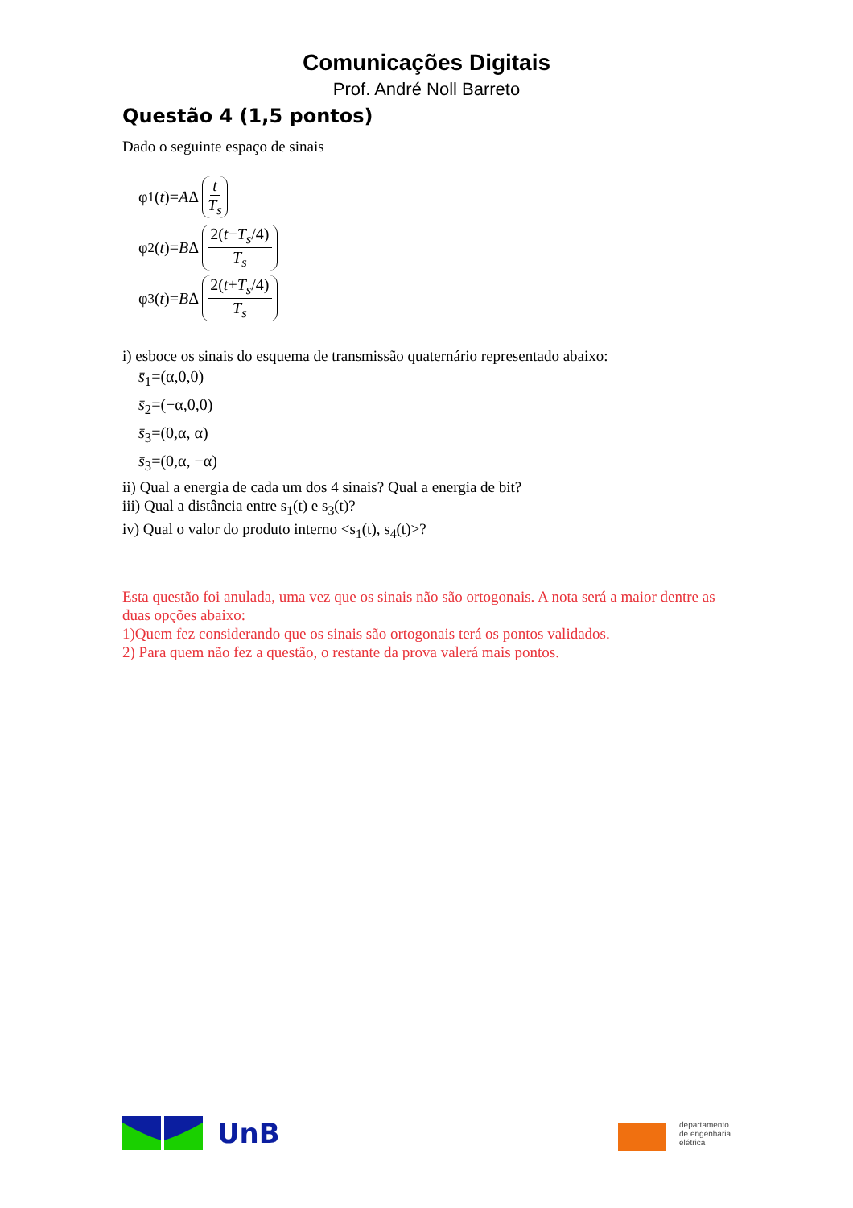Comunicações Digitais
Prof. André Noll Barreto
Questão 4 (1,5 pontos)
Dado o seguinte espaço de sinais
φ<sub>1</sub>(t)= A Δ t T<sub>s</sub>
φ<sub>2</sub>(t)= B Δ 2(t−T<sub>s</sub>/4) T<sub>s</sub>
φ<sub>3</sub>(t)= B Δ 2(t+T<sub>s</sub>/4) T<sub>s</sub>
i) esboce os sinais do esquema de transmissão quaternário representado abaixo:
s̄<sub>1</sub>=(α,0,0)
s̄<sub>2</sub>=(−α,0,0)
s̄<sub>3</sub>=(0,α, α)
s̄<sub>3</sub>=(0,α, −α)
ii) Qual a energia de cada um dos 4 sinais? Qual a energia de bit?
iii) Qual a distância entre s<sub>1</sub>(t) e s<sub>3</sub>(t)?
iv) Qual o valor do produto interno <s<sub>1</sub>(t), s<sub>4</sub>(t)>?
Esta questão foi anulada, uma vez que os sinais não são ortogonais. A nota será a maior dentre as duas opções abaixo:
1)Quem fez considerando que os sinais são ortogonais terá os pontos validados.
2) Para quem não fez a questão, o restante da prova valerá mais pontos.
UnB
departamento
de engenharia
elétrica